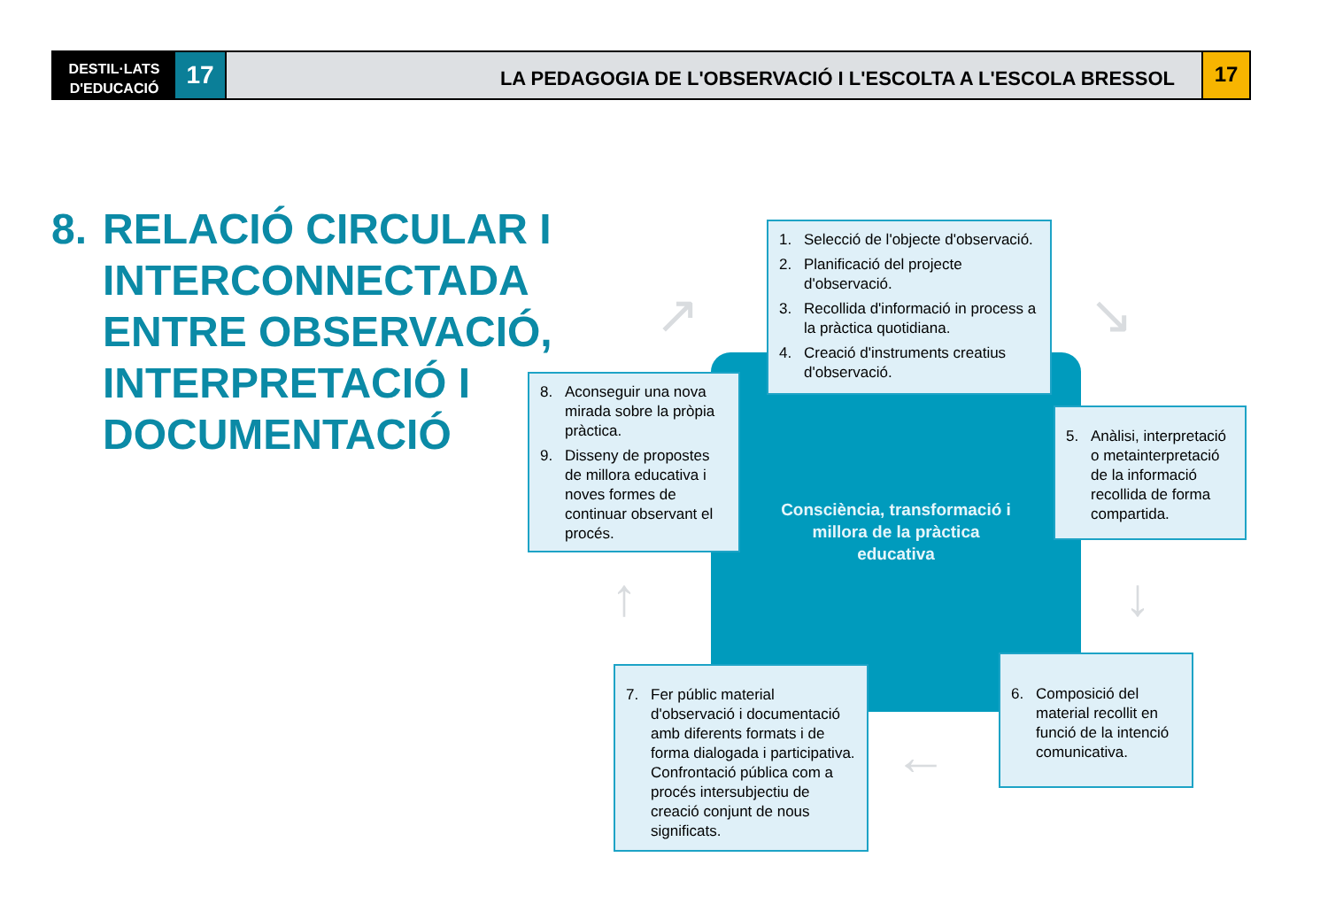DESTIL·LATS
D'EDUCACIÓ
17
LA PEDAGOGIA DE L'OBSERVACIÓ I L'ESCOLTA A L'ESCOLA BRESSOL
17
8. RELACIÓ CIRCULAR I
INTERCONNECTADA
ENTRE OBSERVACIÓ,
INTERPRETACIÓ I
DOCUMENTACIÓ
Consciència, transformació i millora de la pràctica educativa
1. Selecció de l'objecte d'observació.
2. Planificació del projecte d'observació.
3. Recollida d'informació in process a la pràctica quotidiana.
4. Creació d'instruments creatius d'observació.
5. Anàlisi, interpretació o metainterpretació de la informació recollida de forma compartida.
6. Composició del material recollit en funció de la intenció comunicativa.
7. Fer públic material d'observació i documentació amb diferents formats i de forma dialogada i participativa. Confrontació pública com a procés intersubjectiu de creació conjunt de nous significats.
8. Aconseguir una nova mirada sobre la pròpia pràctica.
9. Disseny de propostes de millora educativa i noves formes de continuar observant el procés.
↗ ↘
↓
←
↑